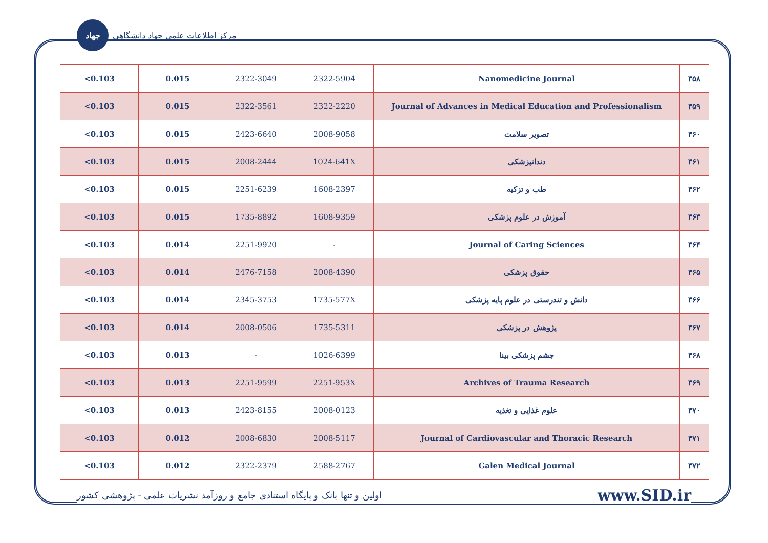جهاد
مرکز اطلاعات علمی جهاد دانشگاهی
| ۳۵۸ | Nanomedicine Journal | 2322-5904 | 2322-3049 | 0.015 | 0.103> |
| ۳۵۹ | Journal of Advances in Medical Education and Professionalism | 2322-2220 | 2322-3561 | 0.015 | 0.103> |
| ۳۶۰ | تصویر سلامت | 2008-9058 | 2423-6640 | 0.015 | 0.103> |
| ۳۶۱ | دندانپزشکی | 1024-641X | 2008-2444 | 0.015 | 0.103> |
| ۳۶۲ | طب و تزکیه | 1608-2397 | 2251-6239 | 0.015 | 0.103> |
| ۳۶۳ | آموزش در علوم پزشکی | 1608-9359 | 1735-8892 | 0.015 | 0.103> |
| ۳۶۴ | Journal of Caring Sciences | - | 2251-9920 | 0.014 | 0.103> |
| ۳۶۵ | حقوق پزشکی | 2008-4390 | 2476-7158 | 0.014 | 0.103> |
| ۳۶۶ | دانش و تندرستی در علوم پایه پزشکی | 1735-577X | 2345-3753 | 0.014 | 0.103> |
| ۳۶۷ | پژوهش در پزشکی | 1735-5311 | 2008-0506 | 0.014 | 0.103> |
| ۳۶۸ | چشم پزشکی بینا | 1026-6399 | - | 0.013 | 0.103> |
| ۳۶۹ | Archives of Trauma Research | 2251-953X | 2251-9599 | 0.013 | 0.103> |
| ۳۷۰ | علوم غذایی و تغذیه | 2008-0123 | 2423-8155 | 0.013 | 0.103> |
| ۳۷۱ | Journal of Cardiovascular and Thoracic Research | 2008-5117 | 2008-6830 | 0.012 | 0.103> |
| ۳۷۲ | Galen Medical Journal | 2588-2767 | 2322-2379 | 0.012 | 0.103> |
اولین و تنها بانک و پایگاه استنادی جامع و روزآمد نشریات علمی - پژوهشی کشور www.SID.ir